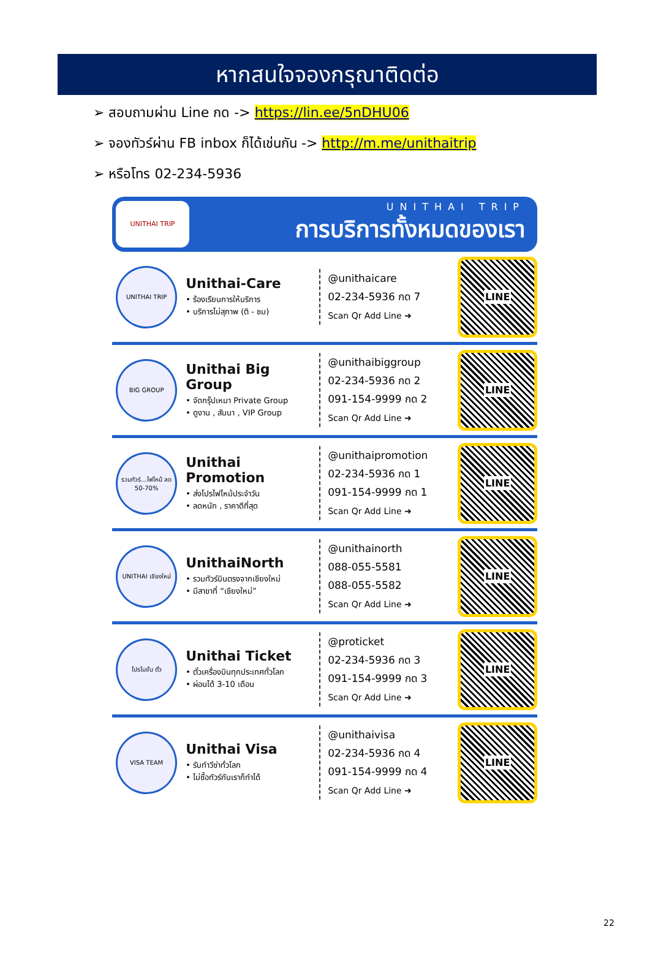หากสนใจจองกรุณาติดต่อ
➢ สอบถามผ่าน Line กด -> https://lin.ee/5nDHU06
➢ จองทัวร์ผ่าน FB inbox ก็ได้เช่นกัน -> http://m.me/unithaitrip
➢ หรือโทร 02-234-5936
UNITHAI TRIP
UNITHAI TRIP
การบริการทั้งหมดของเรา
UNITHAI TRIP
Unithai-Care
• ร้องเรียนการให้บริการ
• บริการไม่สุภาพ (ติ - ชม)
@unithaicare
02-234-5936 กด 7
Scan Qr Add Line ➜
LINE
BIG GROUP
Unithai Big Group
• จัดกรุ๊ปเหมา Private Group
• ดูงาน , สัมนา , VIP Group
@unithaibiggroup
02-234-5936 กด 2
091-154-9999 กด 2
Scan Qr Add Line ➜
LINE
รวมทัวร์...ไฟไหม้ ลด 50-70%
Unithai Promotion
• ส่งโปรไฟไหม้ประจำวัน
• ลดหนัก , ราคาดีที่สุด
@unithaipromotion
02-234-5936 กด 1
091-154-9999 กด 1
Scan Qr Add Line ➜
LINE
UNITHAI เชียงใหม่
UnithaiNorth
• รวมทัวร์บินตรงจากเชียงใหม่
• มีสาขาที่ “เชียงใหม่”
@unithainorth
088-055-5581
088-055-5582
Scan Qr Add Line ➜
LINE
โปรโมชั่น ตั๋ว
Unithai Ticket
• ตั๋วเครื่องบินทุกประเทศทั่วโลก
• ผ่อนได้ 3-10 เดือน
@proticket
02-234-5936 กด 3
091-154-9999 กด 3
Scan Qr Add Line ➜
LINE
VISA TEAM
Unithai Visa
• รับทำวีซ่าทั่วโลก
• ไม่ซื้อทัวร์กับเราก็ทำได้
@unithaivisa
02-234-5936 กด 4
091-154-9999 กด 4
Scan Qr Add Line ➜
LINE
22